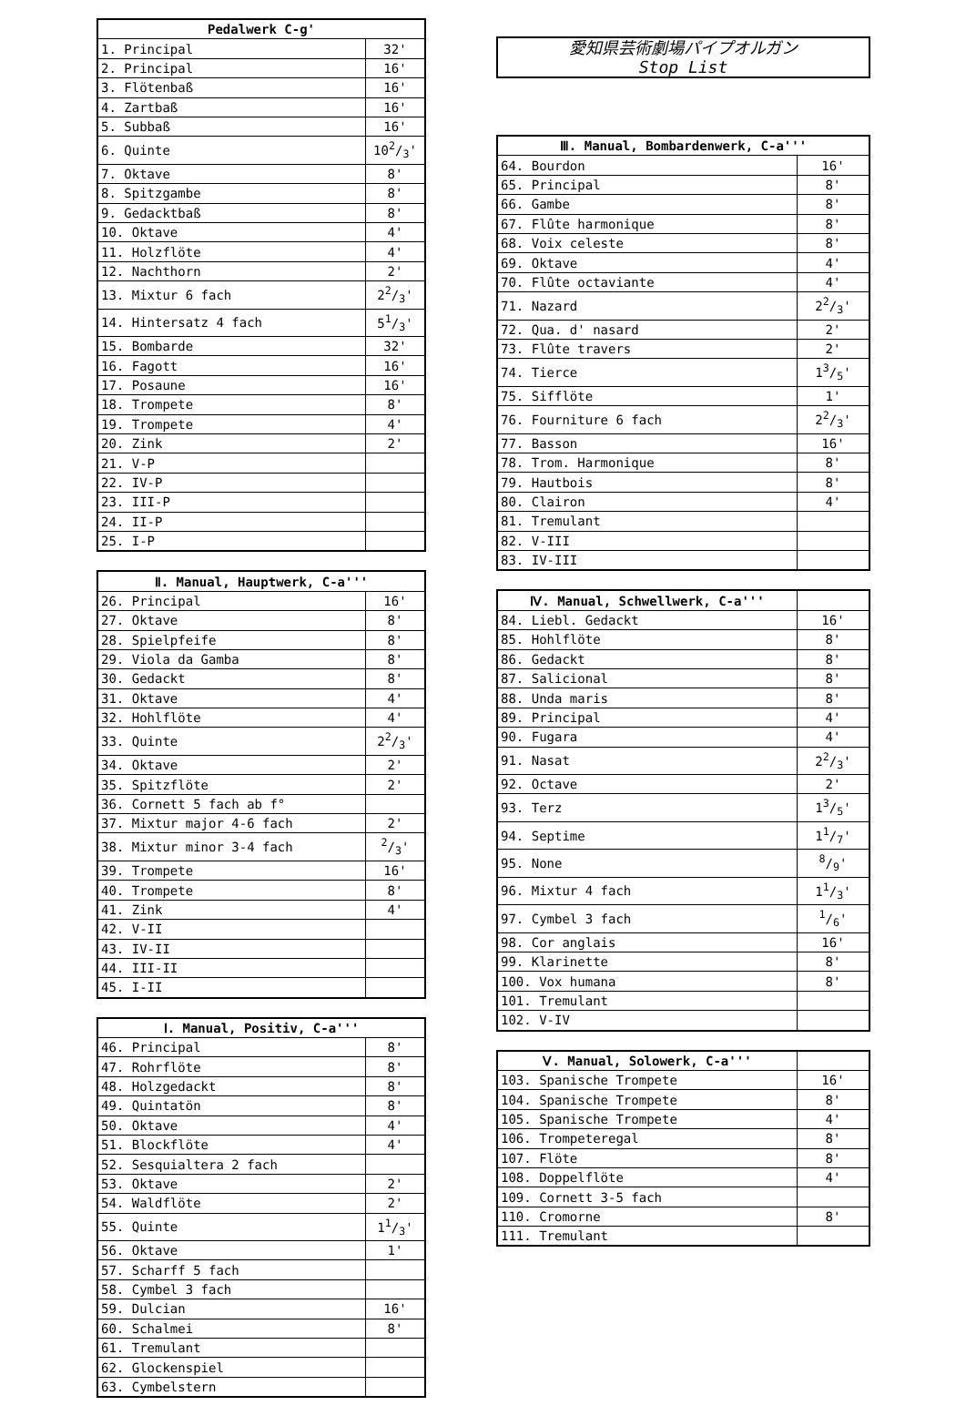| Pedalwerk C-g' | |
| --- | --- |
| 1. Principal | 32' |
| 2. Principal | 16' |
| 3. Flötenbaß | 16' |
| 4. Zartbaß | 16' |
| 5. Subbaß | 16' |
| 6. Quinte | 102/3' |
| 7. Oktave | 8' |
| 8. Spitzgambe | 8' |
| 9. Gedacktbaß | 8' |
| 10. Oktave | 4' |
| 11. Holzflöte | 4' |
| 12. Nachthorn | 2' |
| 13. Mixtur 6 fach | 22/3' |
| 14. Hintersatz 4 fach | 51/3' |
| 15. Bombarde | 32' |
| 16. Fagott | 16' |
| 17. Posaune | 16' |
| 18. Trompete | 8' |
| 19. Trompete | 4' |
| 20. Zink | 2' |
| 21. V-P | |
| 22. IV-P | |
| 23. III-P | |
| 24. II-P | |
| 25. I-P | |
| Ⅱ. Manual, Hauptwerk, C-a''' | |
| --- | --- |
| 26. Principal | 16' |
| 27. Oktave | 8' |
| 28. Spielpfeife | 8' |
| 29. Viola da Gamba | 8' |
| 30. Gedackt | 8' |
| 31. Oktave | 4' |
| 32. Hohlflöte | 4' |
| 33. Quinte | 22/3' |
| 34. Oktave | 2' |
| 35. Spitzflöte | 2' |
| 36. Cornett 5 fach ab f° | |
| 37. Mixtur major 4-6 fach | 2' |
| 38. Mixtur minor 3-4 fach | 2/3' |
| 39. Trompete | 16' |
| 40. Trompete | 8' |
| 41. Zink | 4' |
| 42. V-II | |
| 43. IV-II | |
| 44. III-II | |
| 45. I-II | |
| Ⅰ. Manual, Positiv, C-a''' | |
| --- | --- |
| 46. Principal | 8' |
| 47. Rohrflöte | 8' |
| 48. Holzgedackt | 8' |
| 49. Quintatön | 8' |
| 50. Oktave | 4' |
| 51. Blockflöte | 4' |
| 52. Sesquialtera 2 fach | |
| 53. Oktave | 2' |
| 54. Waldflöte | 2' |
| 55. Quinte | 11/3' |
| 56. Oktave | 1' |
| 57. Scharff 5 fach | |
| 58. Cymbel 3 fach | |
| 59. Dulcian | 16' |
| 60. Schalmei | 8' |
| 61. Tremulant | |
| 62. Glockenspiel | |
| 63. Cymbelstern | |
愛知県芸術劇場パイプオルガン
Stop List
| Ⅲ. Manual, Bombardenwerk, C-a''' | |
| --- | --- |
| 64. Bourdon | 16' |
| 65. Principal | 8' |
| 66. Gambe | 8' |
| 67. Flûte harmonique | 8' |
| 68. Voix celeste | 8' |
| 69. Oktave | 4' |
| 70. Flûte octaviante | 4' |
| 71. Nazard | 22/3' |
| 72. Qua. d' nasard | 2' |
| 73. Flûte travers | 2' |
| 74. Tierce | 13/5' |
| 75. Sifflöte | 1' |
| 76. Fourniture 6 fach | 22/3' |
| 77. Basson | 16' |
| 78. Trom. Harmonique | 8' |
| 79. Hautbois | 8' |
| 80. Clairon | 4' |
| 81. Tremulant | |
| 82. V-III | |
| 83. IV-III | |
| Ⅳ. Manual, Schwellwerk, C-a''' | |
| 84. Liebl. Gedackt | 16' |
| 85. Hohlflöte | 8' |
| 86. Gedackt | 8' |
| 87. Salicional | 8' |
| 88. Unda maris | 8' |
| 89. Principal | 4' |
| 90. Fugara | 4' |
| 91. Nasat | 22/3' |
| 92. Octave | 2' |
| 93. Terz | 13/5' |
| 94. Septime | 11/7' |
| 95. None | 8/9' |
| 96. Mixtur 4 fach | 11/3' |
| 97. Cymbel 3 fach | 1/6' |
| 98. Cor anglais | 16' |
| 99. Klarinette | 8' |
| 100. Vox humana | 8' |
| 101. Tremulant | |
| 102. V-IV | |
| Ⅴ. Manual, Solowerk, C-a''' | |
| 103. Spanische Trompete | 16' |
| 104. Spanische Trompete | 8' |
| 105. Spanische Trompete | 4' |
| 106. Trompeteregal | 8' |
| 107. Flöte | 8' |
| 108. Doppelflöte | 4' |
| 109. Cornett 3-5 fach | |
| 110. Cromorne | 8' |
| 111. Tremulant | |